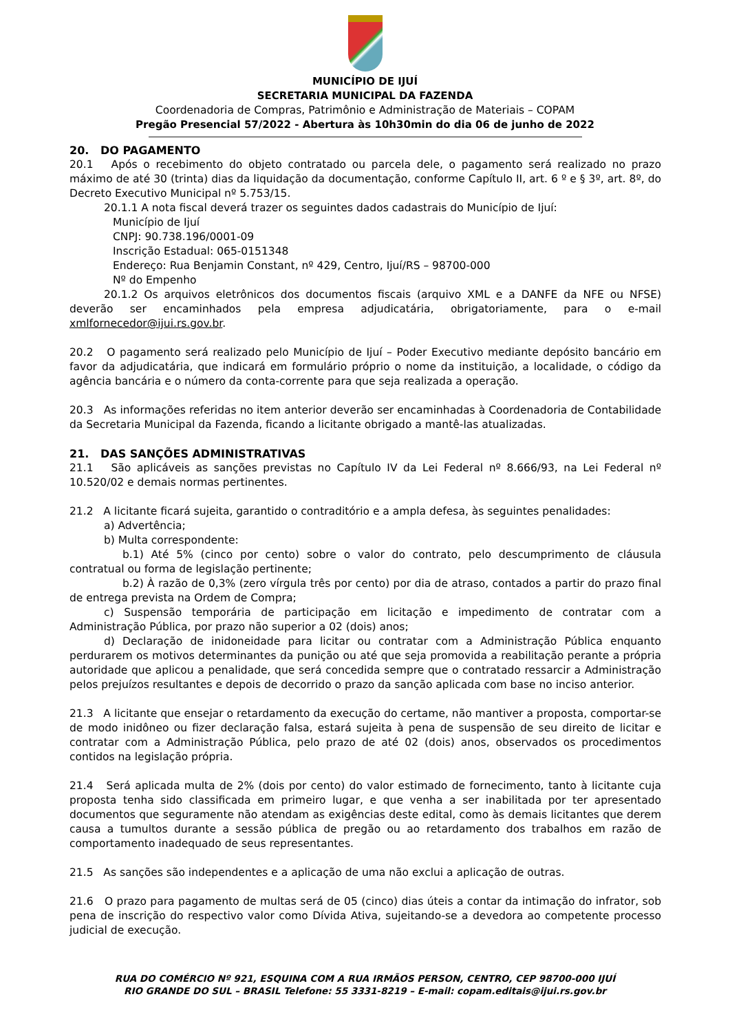MUNICÍPIO DE IJUÍ
SECRETARIA MUNICIPAL DA FAZENDA
Coordenadoria de Compras, Patrimônio e Administração de Materiais – COPAM
Pregão Presencial 57/2022 - Abertura às 10h30min do dia 06 de junho de 2022
20. DO PAGAMENTO
20.1 Após o recebimento do objeto contratado ou parcela dele, o pagamento será realizado no prazo máximo de até 30 (trinta) dias da liquidação da documentação, conforme Capítulo II, art. 6 º e § 3º, art. 8º, do Decreto Executivo Municipal nº 5.753/15.
20.1.1 A nota fiscal deverá trazer os seguintes dados cadastrais do Município de Ijuí:
Município de Ijuí
CNPJ: 90.738.196/0001-09
Inscrição Estadual: 065-0151348
Endereço: Rua Benjamin Constant, nº 429, Centro, Ijuí/RS – 98700-000
Nº do Empenho
20.1.2 Os arquivos eletrônicos dos documentos fiscais (arquivo XML e a DANFE da NFE ou NFSE) deverão ser encaminhados pela empresa adjudicatária, obrigatoriamente, para o e-mail xmlfornecedor@ijui.rs.gov.br.
20.2 O pagamento será realizado pelo Município de Ijuí – Poder Executivo mediante depósito bancário em favor da adjudicatária, que indicará em formulário próprio o nome da instituição, a localidade, o código da agência bancária e o número da conta-corrente para que seja realizada a operação.
20.3 As informações referidas no item anterior deverão ser encaminhadas à Coordenadoria de Contabilidade da Secretaria Municipal da Fazenda, ficando a licitante obrigado a mantê-las atualizadas.
21. DAS SANÇÕES ADMINISTRATIVAS
21.1 São aplicáveis as sanções previstas no Capítulo IV da Lei Federal nº 8.666/93, na Lei Federal nº 10.520/02 e demais normas pertinentes.
21.2 A licitante ficará sujeita, garantido o contraditório e a ampla defesa, às seguintes penalidades:
a) Advertência;
b) Multa correspondente:
b.1) Até 5% (cinco por cento) sobre o valor do contrato, pelo descumprimento de cláusula contratual ou forma de legislação pertinente;
b.2) À razão de 0,3% (zero vírgula três por cento) por dia de atraso, contados a partir do prazo final de entrega prevista na Ordem de Compra;
c) Suspensão temporária de participação em licitação e impedimento de contratar com a Administração Pública, por prazo não superior a 02 (dois) anos;
d) Declaração de inidoneidade para licitar ou contratar com a Administração Pública enquanto perdurarem os motivos determinantes da punição ou até que seja promovida a reabilitação perante a própria autoridade que aplicou a penalidade, que será concedida sempre que o contratado ressarcir a Administração pelos prejuízos resultantes e depois de decorrido o prazo da sanção aplicada com base no inciso anterior.
21.3 A licitante que ensejar o retardamento da execução do certame, não mantiver a proposta, comportar-se de modo inidôneo ou fizer declaração falsa, estará sujeita à pena de suspensão de seu direito de licitar e contratar com a Administração Pública, pelo prazo de até 02 (dois) anos, observados os procedimentos contidos na legislação própria.
21.4 Será aplicada multa de 2% (dois por cento) do valor estimado de fornecimento, tanto à licitante cuja proposta tenha sido classificada em primeiro lugar, e que venha a ser inabilitada por ter apresentado documentos que seguramente não atendam as exigências deste edital, como às demais licitantes que derem causa a tumultos durante a sessão pública de pregão ou ao retardamento dos trabalhos em razão de comportamento inadequado de seus representantes.
21.5 As sanções são independentes e a aplicação de uma não exclui a aplicação de outras.
21.6 O prazo para pagamento de multas será de 05 (cinco) dias úteis a contar da intimação do infrator, sob pena de inscrição do respectivo valor como Dívida Ativa, sujeitando-se a devedora ao competente processo judicial de execução.
RUA DO COMÉRCIO Nº 921, ESQUINA COM A RUA IRMÃOS PERSON, CENTRO, CEP 98700-000 IJUÍ
RIO GRANDE DO SUL – BRASIL Telefone: 55 3331-8219 – E-mail: copam.editais@ijui.rs.gov.br